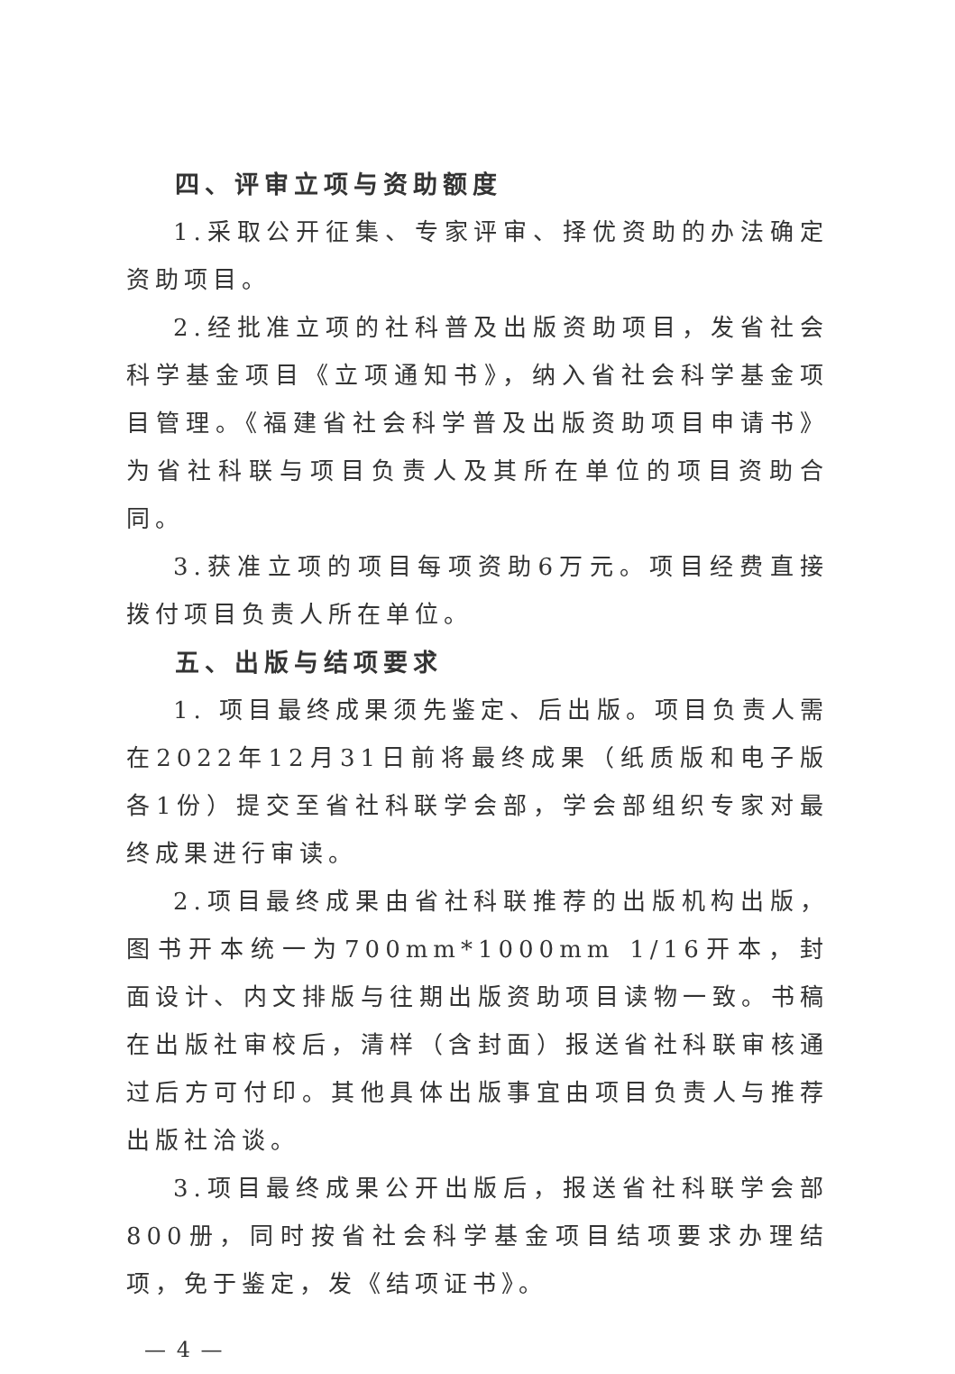四、评审立项与资助额度
1.采取公开征集、专家评审、择优资助的办法确定资助项目。
2.经批准立项的社科普及出版资助项目，发省社会科学基金项目《立项通知书》，纳入省社会科学基金项目管理。《福建省社会科学普及出版资助项目申请书》为省社科联与项目负责人及其所在单位的项目资助合同。
3.获准立项的项目每项资助6万元。项目经费直接拨付项目负责人所在单位。
五、出版与结项要求
1. 项目最终成果须先鉴定、后出版。项目负责人需在2022年12月31日前将最终成果（纸质版和电子版各1份）提交至省社科联学会部，学会部组织专家对最终成果进行审读。
2.项目最终成果由省社科联推荐的出版机构出版，图书开本统一为700mm*1000mm 1/16开本，封面设计、内文排版与往期出版资助项目读物一致。书稿在出版社审校后，清样（含封面）报送省社科联审核通过后方可付印。其他具体出版事宜由项目负责人与推荐出版社洽谈。
3.项目最终成果公开出版后，报送省社科联学会部800册，同时按省社会科学基金项目结项要求办理结项，免于鉴定，发《结项证书》。
— 4 —